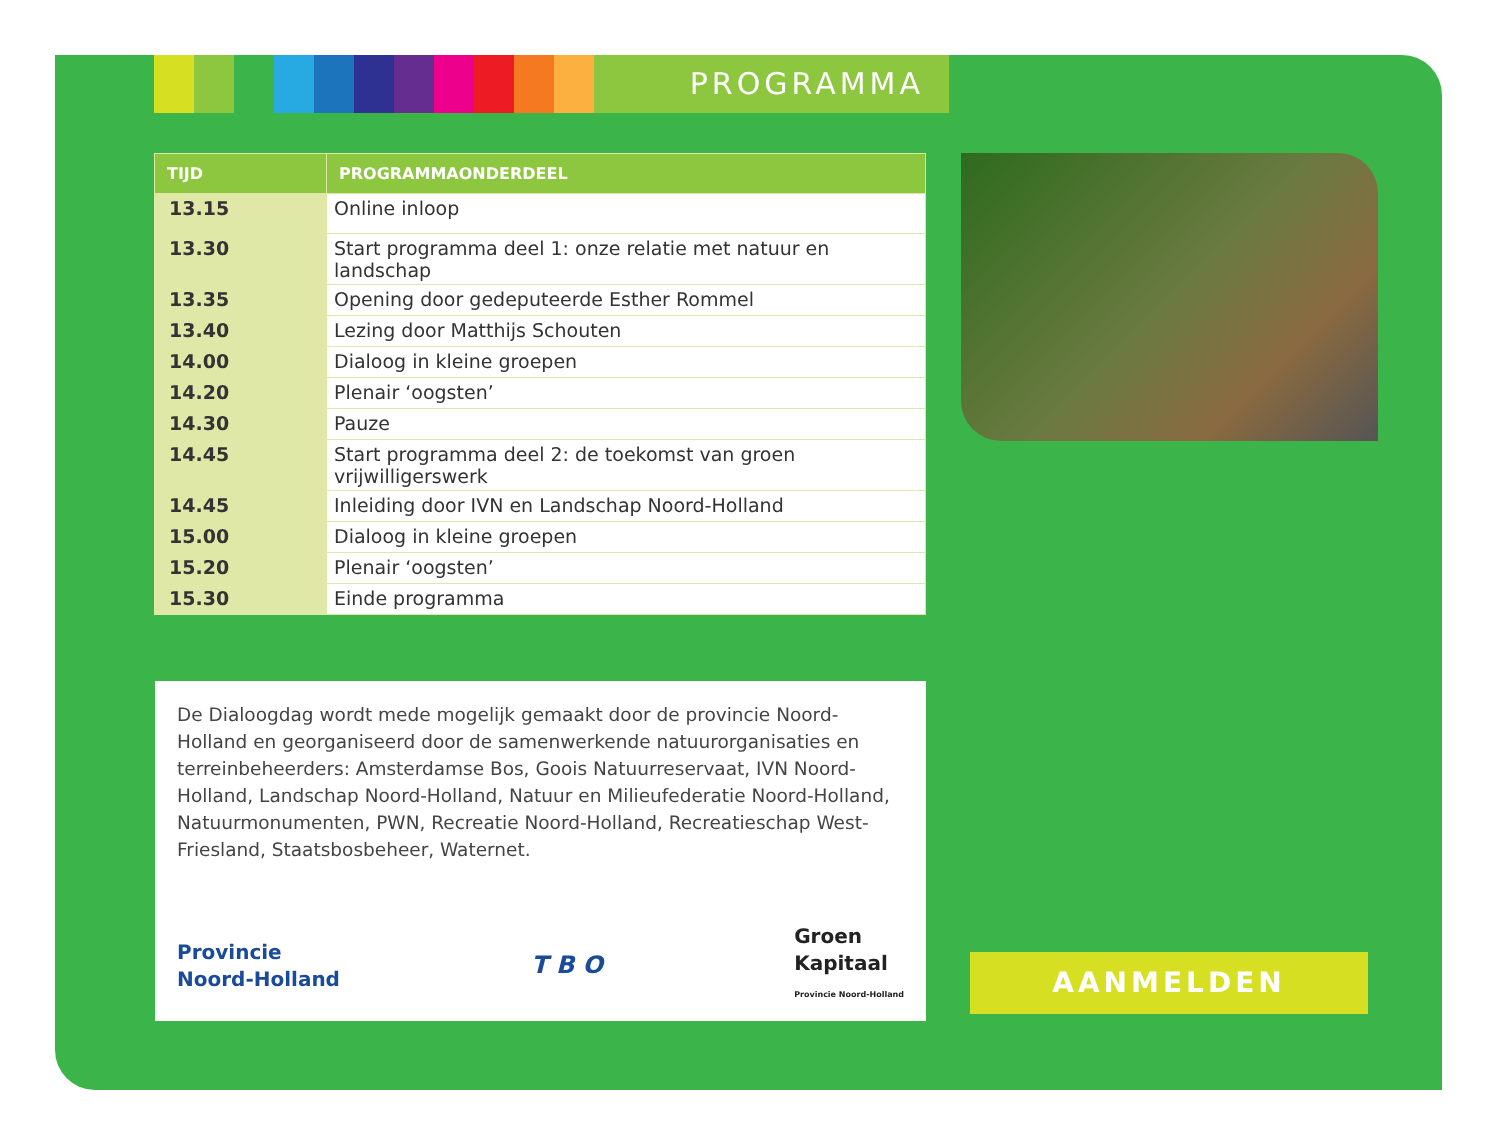PROGRAMMA
| TIJD | PROGRAMMAONDERDEEL |
| --- | --- |
| 13.15 | Online inloop |
| 13.30 | Start programma deel 1: onze relatie met natuur en landschap |
| 13.35 | Opening door gedeputeerde Esther Rommel |
| 13.40 | Lezing door Matthijs Schouten |
| 14.00 | Dialoog in kleine groepen |
| 14.20 | Plenair ‘oogsten’ |
| 14.30 | Pauze |
| 14.45 | Start programma deel 2: de toekomst van groen vrijwilligerswerk |
| 14.45 | Inleiding door IVN en Landschap Noord-Holland |
| 15.00 | Dialoog in kleine groepen |
| 15.20 | Plenair ‘oogsten’ |
| 15.30 | Einde programma |
De Dialoogdag wordt mede mogelijk gemaakt door de provincie Noord-Holland en georganiseerd door de samenwerkende natuurorganisaties en terreinbeheerders: Amsterdamse Bos, Goois Natuurreservaat, IVN Noord-Holland, Landschap Noord-Holland, Natuur en Milieufederatie Noord-Holland, Natuurmonumenten, PWN, Recreatie Noord-Holland, Recreatieschap West-Friesland, Staatsbosbeheer, Waternet.
Provincie
Noord-Holland
T B O
Groen
Kapitaal
Provincie Noord-Holland
AANMELDEN